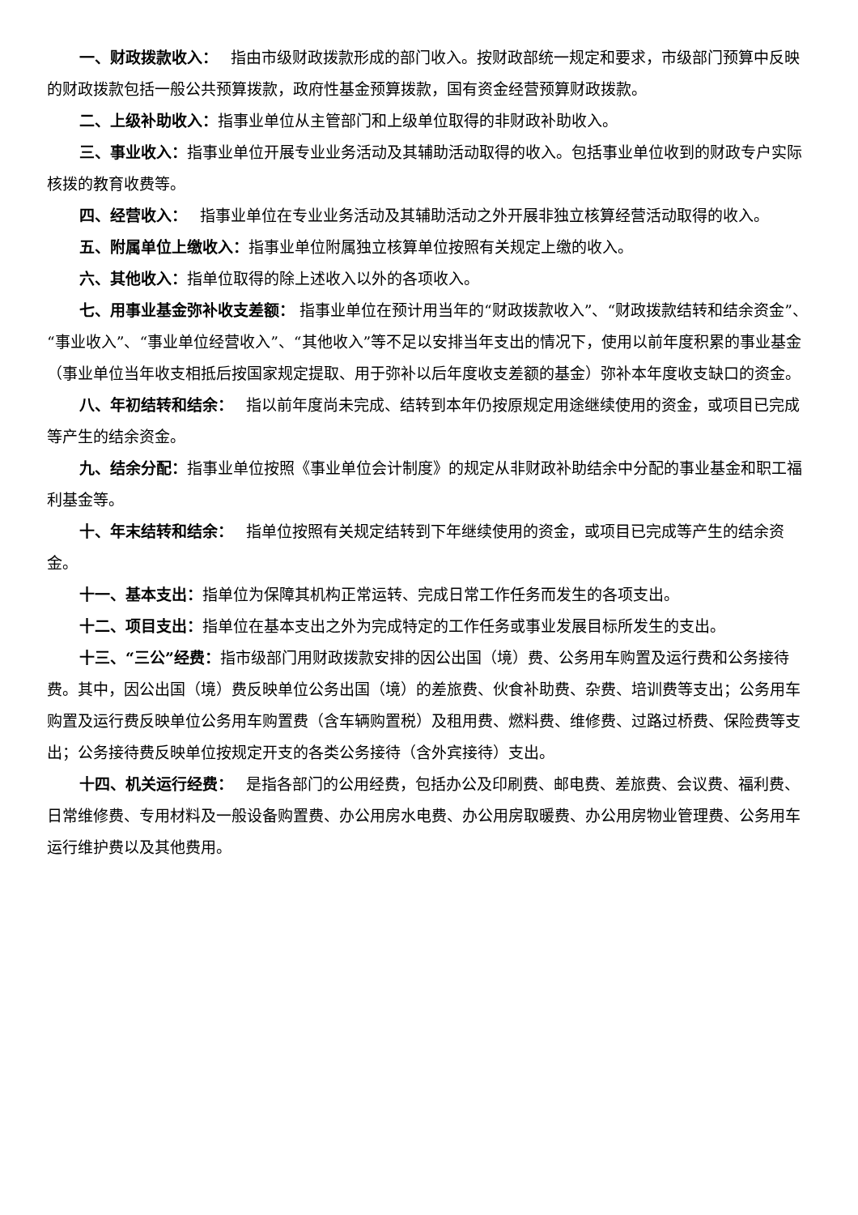一、财政拨款收入：　 指由市级财政拨款形成的部门收入。按财政部统一规定和要求，市级部门预算中反映的财政拨款包括一般公共预算拨款，政府性基金预算拨款，国有资金经营预算财政拨款。
二、上级补助收入：指事业单位从主管部门和上级单位取得的非财政补助收入。
三、事业收入：指事业单位开展专业业务活动及其辅助活动取得的收入。包括事业单位收到的财政专户实际核拨的教育收费等。
四、经营收入：　 指事业单位在专业业务活动及其辅助活动之外开展非独立核算经营活动取得的收入。
五、附属单位上缴收入：指事业单位附属独立核算单位按照有关规定上缴的收入。
六、其他收入：指单位取得的除上述收入以外的各项收入。
七、用事业基金弥补收支差额： 指事业单位在预计用当年的“财政拨款收入”、“财政拨款结转和结余资金”、“事业收入”、“事业单位经营收入”、“其他收入”等不足以安排当年支出的情况下，使用以前年度积累的事业基金（事业单位当年收支相抵后按国家规定提取、用于弥补以后年度收支差额的基金）弥补本年度收支缺口的资金。
八、年初结转和结余：　 指以前年度尚未完成、结转到本年仍按原规定用途继续使用的资金，或项目已完成等产生的结余资金。
九、结余分配：指事业单位按照《事业单位会计制度》的规定从非财政补助结余中分配的事业基金和职工福利基金等。
十、年末结转和结余：　 指单位按照有关规定结转到下年继续使用的资金，或项目已完成等产生的结余资金。
十一、基本支出：指单位为保障其机构正常运转、完成日常工作任务而发生的各项支出。
十二、项目支出：指单位在基本支出之外为完成特定的工作任务或事业发展目标所发生的支出。
十三、“三公”经费：指市级部门用财政拨款安排的因公出国（境）费、公务用车购置及运行费和公务接待费。其中，因公出国（境）费反映单位公务出国（境）的差旅费、伙食补助费、杂费、培训费等支出；公务用车购置及运行费反映单位公务用车购置费（含车辆购置税）及租用费、燃料费、维修费、过路过桥费、保险费等支出；公务接待费反映单位按规定开支的各类公务接待（含外宾接待）支出。
十四、机关运行经费：　 是指各部门的公用经费，包括办公及印刷费、邮电费、差旅费、会议费、福利费、日常维修费、专用材料及一般设备购置费、办公用房水电费、办公用房取暖费、办公用房物业管理费、公务用车运行维护费以及其他费用。